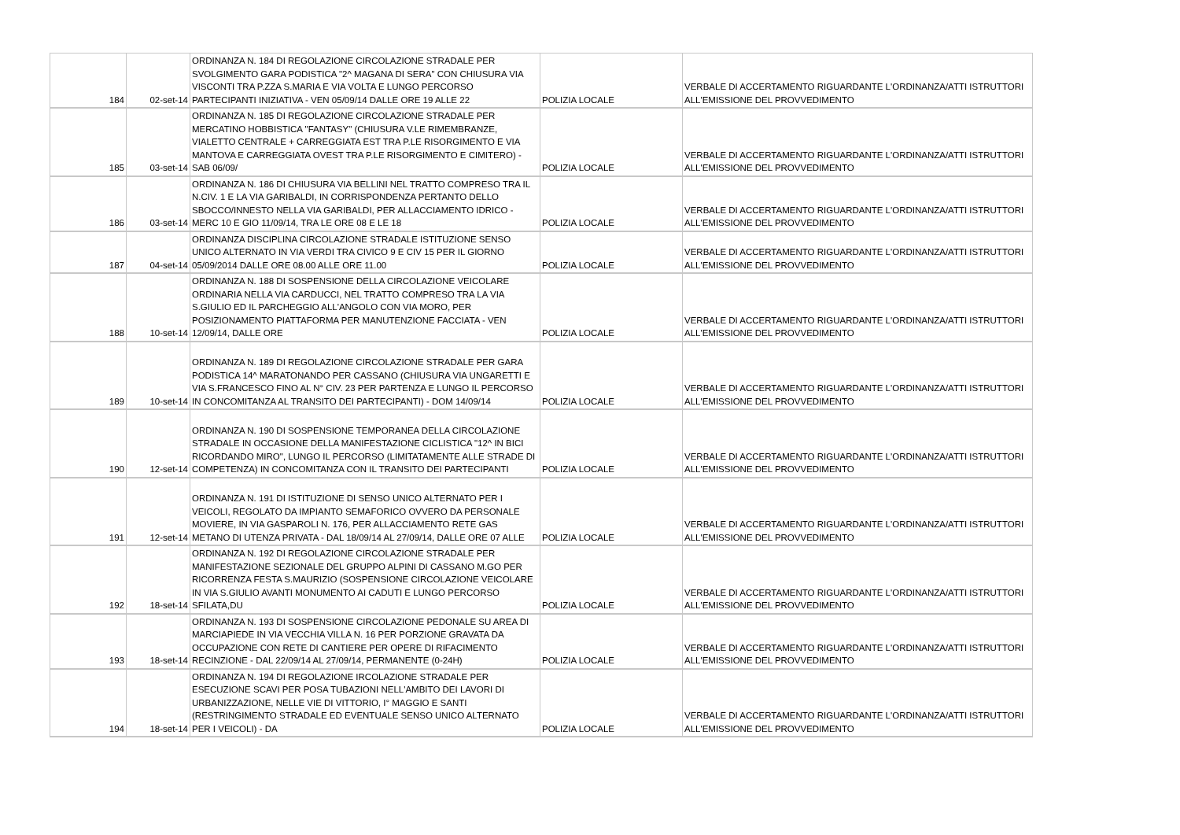| 184 | 02-set-14 | ORDINANZA N. 184 DI REGOLAZIONE CIRCOLAZIONE STRADALE PER SVOLGIMENTO GARA PODISTICA "2^ MAGANA DI SERA" CON CHIUSURA VIA VISCONTI TRA P.ZZA S.MARIA E VIA VOLTA E LUNGO PERCORSO PARTECIPANTI INIZIATIVA - VEN 05/09/14 DALLE ORE 19 ALLE 22 | POLIZIA LOCALE | VERBALE DI ACCERTAMENTO RIGUARDANTE L'ORDINANZA/ATTI ISTRUTTORI ALL'EMISSIONE DEL PROVVEDIMENTO |
| 185 | 03-set-14 | ORDINANZA N. 185 DI REGOLAZIONE CIRCOLAZIONE STRADALE PER MERCATINO HOBBISTICA "FANTASY" (CHIUSURA V.LE RIMEMBRANZE, VIALETTO CENTRALE + CARREGGIATA EST TRA P.LE RISORGIMENTO E VIA MANTOVA E CARREGGIATA OVEST TRA P.LE RISORGIMENTO E CIMITERO) - SAB 06/09/ | POLIZIA LOCALE | VERBALE DI ACCERTAMENTO RIGUARDANTE L'ORDINANZA/ATTI ISTRUTTORI ALL'EMISSIONE DEL PROVVEDIMENTO |
| 186 | 03-set-14 | ORDINANZA N. 186 DI CHIUSURA VIA BELLINI NEL TRATTO COMPRESO TRA IL N.CIV. 1 E LA VIA GARIBALDI, IN CORRISPONDENZA PERTANTO DELLO SBOCCO/INNESTO NELLA VIA GARIBALDI, PER ALLACCIAMENTO IDRICO - MERC 10 E GIO 11/09/14, TRA LE ORE 08 E LE 18 | POLIZIA LOCALE | VERBALE DI ACCERTAMENTO RIGUARDANTE L'ORDINANZA/ATTI ISTRUTTORI ALL'EMISSIONE DEL PROVVEDIMENTO |
| 187 | 04-set-14 | ORDINANZA DISCIPLINA CIRCOLAZIONE STRADALE ISTITUZIONE SENSO UNICO ALTERNATO IN VIA VERDI TRA CIVICO 9 E CIV 15 PER IL GIORNO 05/09/2014 DALLE ORE 08.00 ALLE ORE 11.00 | POLIZIA LOCALE | VERBALE DI ACCERTAMENTO RIGUARDANTE L'ORDINANZA/ATTI ISTRUTTORI ALL'EMISSIONE DEL PROVVEDIMENTO |
| 188 | 10-set-14 | ORDINANZA N. 188 DI SOSPENSIONE DELLA CIRCOLAZIONE VEICOLARE ORDINARIA NELLA VIA CARDUCCI, NEL TRATTO COMPRESO TRA LA VIA S.GIULIO ED IL PARCHEGGIO ALL'ANGOLO CON VIA MORO, PER POSIZIONAMENTO PIATTAFORMA PER MANUTENZIONE FACCIATA - VEN 12/09/14, DALLE ORE | POLIZIA LOCALE | VERBALE DI ACCERTAMENTO RIGUARDANTE L'ORDINANZA/ATTI ISTRUTTORI ALL'EMISSIONE DEL PROVVEDIMENTO |
| 189 | 10-set-14 | ORDINANZA N. 189 DI REGOLAZIONE CIRCOLAZIONE STRADALE PER GARA PODISTICA 14^ MARATONANDO PER CASSANO (CHIUSURA VIA UNGARETTI E VIA S.FRANCESCO FINO AL N° CIV. 23 PER PARTENZA E LUNGO IL PERCORSO IN CONCOMITANZA AL TRANSITO DEI PARTECIPANTI) - DOM 14/09/14 | POLIZIA LOCALE | VERBALE DI ACCERTAMENTO RIGUARDANTE L'ORDINANZA/ATTI ISTRUTTORI ALL'EMISSIONE DEL PROVVEDIMENTO |
| 190 | 12-set-14 | ORDINANZA N. 190 DI SOSPENSIONE TEMPORANEA DELLA CIRCOLAZIONE STRADALE IN OCCASIONE DELLA MANIFESTAZIONE CICLISTICA "12^ IN BICI RICORDANDO MIRO", LUNGO IL PERCORSO (LIMITATAMENTE ALLE STRADE DI COMPETENZA) IN CONCOMITANZA CON IL TRANSITO DEI PARTECIPANTI | POLIZIA LOCALE | VERBALE DI ACCERTAMENTO RIGUARDANTE L'ORDINANZA/ATTI ISTRUTTORI ALL'EMISSIONE DEL PROVVEDIMENTO |
| 191 | 12-set-14 | ORDINANZA N. 191 DI ISTITUZIONE DI SENSO UNICO ALTERNATO PER I VEICOLI, REGOLATO DA IMPIANTO SEMAFORICO OVVERO DA PERSONALE MOVIERE, IN VIA GASPAROLI N. 176, PER ALLACCIAMENTO RETE GAS METANO DI UTENZA PRIVATA - DAL 18/09/14 AL 27/09/14, DALLE ORE 07 ALLE | POLIZIA LOCALE | VERBALE DI ACCERTAMENTO RIGUARDANTE L'ORDINANZA/ATTI ISTRUTTORI ALL'EMISSIONE DEL PROVVEDIMENTO |
| 192 | 18-set-14 | ORDINANZA N. 192 DI REGOLAZIONE CIRCOLAZIONE STRADALE PER MANIFESTAZIONE SEZIONALE DEL GRUPPO ALPINI DI CASSANO M.GO PER RICORRENZA FESTA S.MAURIZIO (SOSPENSIONE CIRCOLAZIONE VEICOLARE IN VIA S.GIULIO AVANTI MONUMENTO AI CADUTI E LUNGO PERCORSO SFILATA,DU | POLIZIA LOCALE | VERBALE DI ACCERTAMENTO RIGUARDANTE L'ORDINANZA/ATTI ISTRUTTORI ALL'EMISSIONE DEL PROVVEDIMENTO |
| 193 | 18-set-14 | ORDINANZA N. 193 DI SOSPENSIONE CIRCOLAZIONE PEDONALE SU AREA DI MARCIAPIEDE IN VIA VECCHIA VILLA N. 16 PER PORZIONE GRAVATA DA OCCUPAZIONE CON RETE DI CANTIERE PER OPERE DI RIFACIMENTO RECINZIONE - DAL 22/09/14 AL 27/09/14, PERMANENTE (0-24H) | POLIZIA LOCALE | VERBALE DI ACCERTAMENTO RIGUARDANTE L'ORDINANZA/ATTI ISTRUTTORI ALL'EMISSIONE DEL PROVVEDIMENTO |
| 194 | 18-set-14 | ORDINANZA N. 194 DI REGOLAZIONE IRCOLAZIONE STRADALE PER ESECUZIONE SCAVI PER POSA TUBAZIONI NELL'AMBITO DEI LAVORI DI URBANIZZAZIONE, NELLE VIE DI VITTORIO, I° MAGGIO E SANTI (RESTRINGIMENTO STRADALE ED EVENTUALE SENSO UNICO ALTERNATO PER I VEICOLI) - DA | POLIZIA LOCALE | VERBALE DI ACCERTAMENTO RIGUARDANTE L'ORDINANZA/ATTI ISTRUTTORI ALL'EMISSIONE DEL PROVVEDIMENTO |